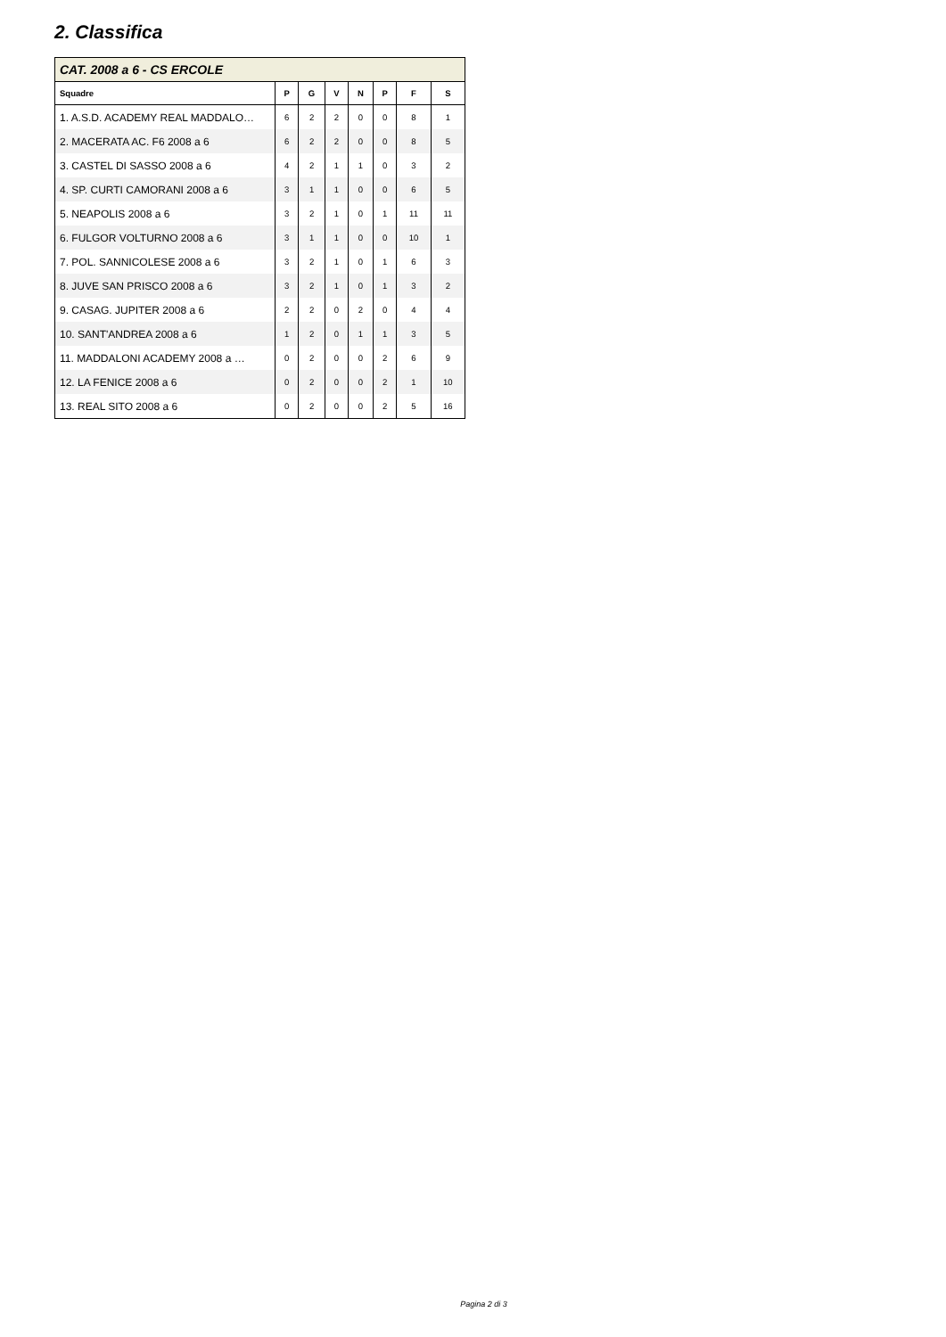2. Classifica
| CAT. 2008 a 6 - CS ERCOLE | | | | | | | |
| --- | --- | --- | --- | --- | --- | --- | --- |
| Squadre | P | G | V | N | P | F | S |
| 1. A.S.D. ACADEMY REAL MADDALO… | 6 | 2 | 2 | 0 | 0 | 8 | 1 |
| 2. MACERATA AC. F6 2008 a 6 | 6 | 2 | 2 | 0 | 0 | 8 | 5 |
| 3. CASTEL DI SASSO 2008 a 6 | 4 | 2 | 1 | 1 | 0 | 3 | 2 |
| 4. SP. CURTI CAMORANI 2008 a 6 | 3 | 1 | 1 | 0 | 0 | 6 | 5 |
| 5. NEAPOLIS 2008 a 6 | 3 | 2 | 1 | 0 | 1 | 11 | 11 |
| 6. FULGOR VOLTURNO 2008 a 6 | 3 | 1 | 1 | 0 | 0 | 10 | 1 |
| 7. POL. SANNICOLESE 2008 a 6 | 3 | 2 | 1 | 0 | 1 | 6 | 3 |
| 8. JUVE SAN PRISCO 2008 a 6 | 3 | 2 | 1 | 0 | 1 | 3 | 2 |
| 9. CASAG. JUPITER 2008 a 6 | 2 | 2 | 0 | 2 | 0 | 4 | 4 |
| 10. SANT'ANDREA 2008 a 6 | 1 | 2 | 0 | 1 | 1 | 3 | 5 |
| 11. MADDALONI ACADEMY 2008 a … | 0 | 2 | 0 | 0 | 2 | 6 | 9 |
| 12. LA FENICE 2008 a 6 | 0 | 2 | 0 | 0 | 2 | 1 | 10 |
| 13. REAL SITO 2008 a 6 | 0 | 2 | 0 | 0 | 2 | 5 | 16 |
Pagina 2 di 3